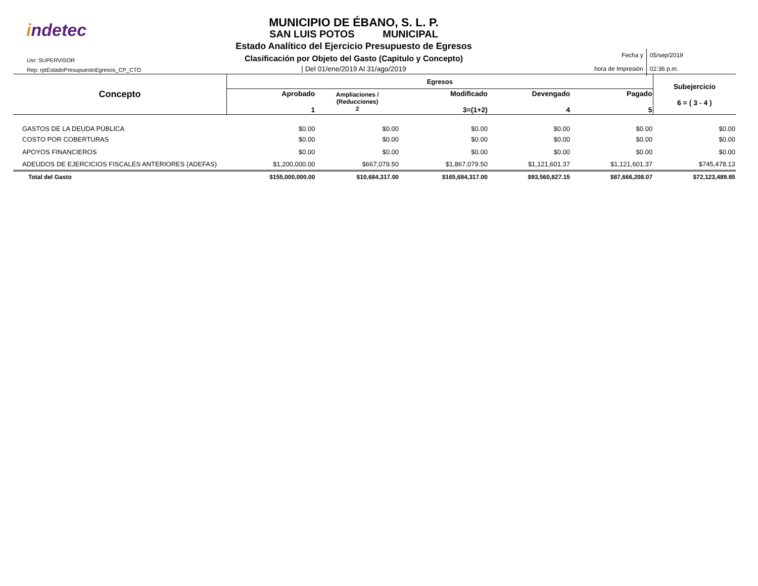indetec
Usr: SUPERVISOR
Rep: rptEstadoPresupuestoEgresos_CP_CTO
MUNICIPIO DE ÉBANO, S. L. P.
SAN LUIS POTOS MUNICIPAL
Estado Analítico del Ejercicio Presupuesto de Egresos
Clasificación por Objeto del Gasto (Capitulo y Concepto)
| Del 01/ene/2019 Al 31/ago/2019
| Fecha y | 05/sep/2019 |
| hora de Impresión | 02:36 p.m. |
| Concepto | Egresos | | | | | Subejercicio 6 = ( 3 - 4 ) |
| --- | --- | --- | --- | --- | --- | --- |
| | Aprobado 1 | Ampliaciones / (Reducciones) 2 | Modificado 3=(1+2) | Devengado 4 | Pagado 5 | |
| GASTOS DE LA DEUDA PÚBLICA | $0.00 | $0.00 | $0.00 | $0.00 | $0.00 | $0.00 |
| COSTO POR COBERTURAS | $0.00 | $0.00 | $0.00 | $0.00 | $0.00 | $0.00 |
| APOYOS FINANCIEROS | $0.00 | $0.00 | $0.00 | $0.00 | $0.00 | $0.00 |
| ADEUDOS DE EJERCICIOS FISCALES ANTERIORES (ADEFAS) | $1,200,000.00 | $667,079.50 | $1,867,079.50 | $1,121,601.37 | $1,121,601.37 | $745,478.13 |
| Total del Gasto | $155,000,000.00 | $10,684,317.00 | $165,684,317.00 | $93,560,827.15 | $87,666,208.07 | $72,123,489.85 |